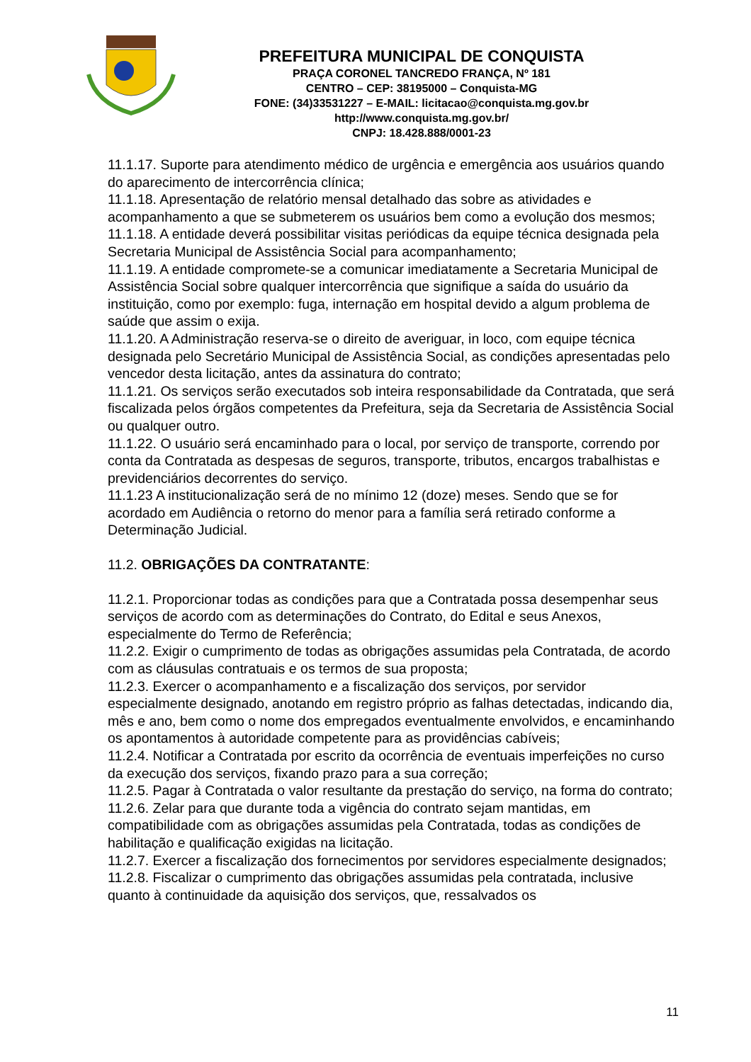PREFEITURA MUNICIPAL DE CONQUISTA
PRAÇA CORONEL TANCREDO FRANÇA, Nº 181
CENTRO – CEP: 38195000 – Conquista-MG
FONE: (34)33531227 – E-MAIL: licitacao@conquista.mg.gov.br
http://www.conquista.mg.gov.br/
CNPJ: 18.428.888/0001-23
11.1.17. Suporte para atendimento médico de urgência e emergência aos usuários quando do aparecimento de intercorrência clínica;
11.1.18. Apresentação de relatório mensal detalhado das sobre as atividades e acompanhamento a que se submeterem os usuários bem como a evolução dos mesmos;
11.1.18. A entidade deverá possibilitar visitas periódicas da equipe técnica designada pela Secretaria Municipal de Assistência Social para acompanhamento;
11.1.19. A entidade compromete-se a comunicar imediatamente a Secretaria Municipal de Assistência Social sobre qualquer intercorrência que signifique a saída do usuário da instituição, como por exemplo: fuga, internação em hospital devido a algum problema de saúde que assim o exija.
11.1.20. A Administração reserva-se o direito de averiguar, in loco, com equipe técnica designada pelo Secretário Municipal de Assistência Social, as condições apresentadas pelo vencedor desta licitação, antes da assinatura do contrato;
11.1.21. Os serviços serão executados sob inteira responsabilidade da Contratada, que será fiscalizada pelos órgãos competentes da Prefeitura, seja da Secretaria de Assistência Social ou qualquer outro.
11.1.22. O usuário será encaminhado para o local, por serviço de transporte, correndo por conta da Contratada as despesas de seguros, transporte, tributos, encargos trabalhistas e previdenciários decorrentes do serviço.
11.1.23 A institucionalização será de no mínimo 12 (doze) meses. Sendo que se for acordado em Audiência o retorno do menor para a família será retirado conforme a Determinação Judicial.
11.2. OBRIGAÇÕES DA CONTRATANTE:
11.2.1. Proporcionar todas as condições para que a Contratada possa desempenhar seus serviços de acordo com as determinações do Contrato, do Edital e seus Anexos, especialmente do Termo de Referência;
11.2.2. Exigir o cumprimento de todas as obrigações assumidas pela Contratada, de acordo com as cláusulas contratuais e os termos de sua proposta;
11.2.3. Exercer o acompanhamento e a fiscalização dos serviços, por servidor especialmente designado, anotando em registro próprio as falhas detectadas, indicando dia, mês e ano, bem como o nome dos empregados eventualmente envolvidos, e encaminhando os apontamentos à autoridade competente para as providências cabíveis;
11.2.4. Notificar a Contratada por escrito da ocorrência de eventuais imperfeições no curso da execução dos serviços, fixando prazo para a sua correção;
11.2.5. Pagar à Contratada o valor resultante da prestação do serviço, na forma do contrato;
11.2.6. Zelar para que durante toda a vigência do contrato sejam mantidas, em compatibilidade com as obrigações assumidas pela Contratada, todas as condições de habilitação e qualificação exigidas na licitação.
11.2.7. Exercer a fiscalização dos fornecimentos por servidores especialmente designados;
11.2.8. Fiscalizar o cumprimento das obrigações assumidas pela contratada, inclusive quanto à continuidade da aquisição dos serviços, que, ressalvados os
11